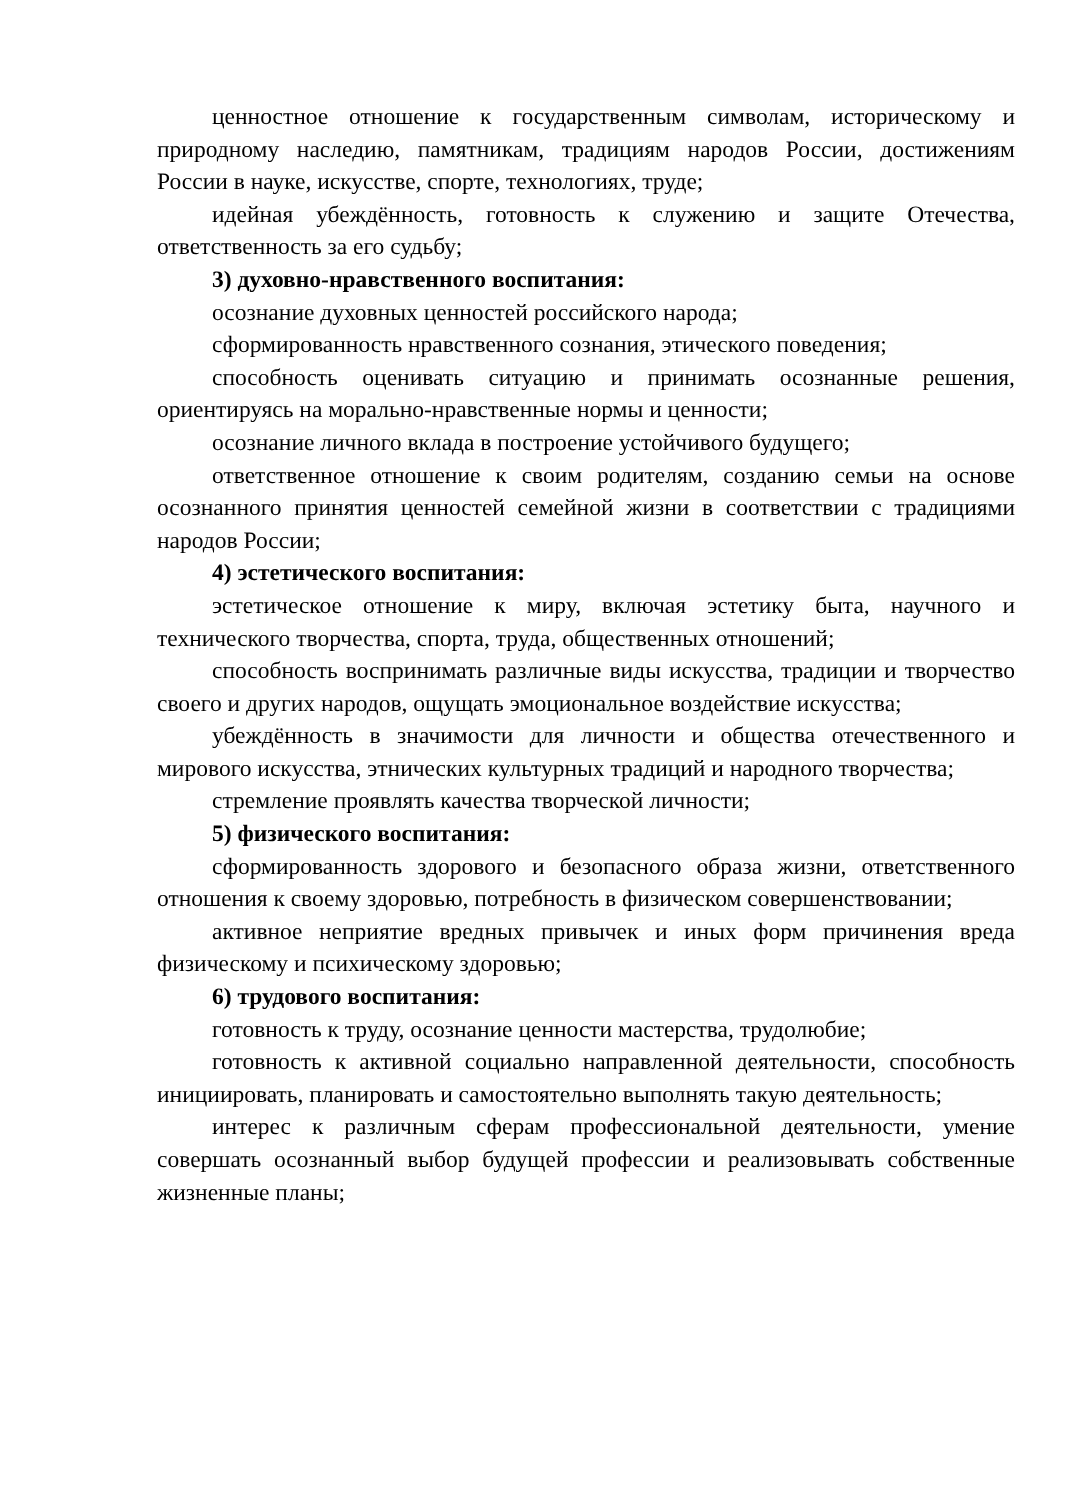ценностное отношение к государственным символам, историческому и природному наследию, памятникам, традициям народов России, достижениям России в науке, искусстве, спорте, технологиях, труде;
идейная убеждённость, готовность к служению и защите Отечества, ответственность за его судьбу;
3) духовно-нравственного воспитания:
осознание духовных ценностей российского народа;
сформированность нравственного сознания, этического поведения;
способность оценивать ситуацию и принимать осознанные решения, ориентируясь на морально-нравственные нормы и ценности;
осознание личного вклада в построение устойчивого будущего;
ответственное отношение к своим родителям, созданию семьи на основе осознанного принятия ценностей семейной жизни в соответствии с традициями народов России;
4) эстетического воспитания:
эстетическое отношение к миру, включая эстетику быта, научного и технического творчества, спорта, труда, общественных отношений;
способность воспринимать различные виды искусства, традиции и творчество своего и других народов, ощущать эмоциональное воздействие искусства;
убеждённость в значимости для личности и общества отечественного и мирового искусства, этнических культурных традиций и народного творчества;
стремление проявлять качества творческой личности;
5) физического воспитания:
сформированность здорового и безопасного образа жизни, ответственного отношения к своему здоровью, потребность в физическом совершенствовании;
активное неприятие вредных привычек и иных форм причинения вреда физическому и психическому здоровью;
6) трудового воспитания:
готовность к труду, осознание ценности мастерства, трудолюбие;
готовность к активной социально направленной деятельности, способность инициировать, планировать и самостоятельно выполнять такую деятельность;
интерес к различным сферам профессиональной деятельности, умение совершать осознанный выбор будущей профессии и реализовывать собственные жизненные планы;